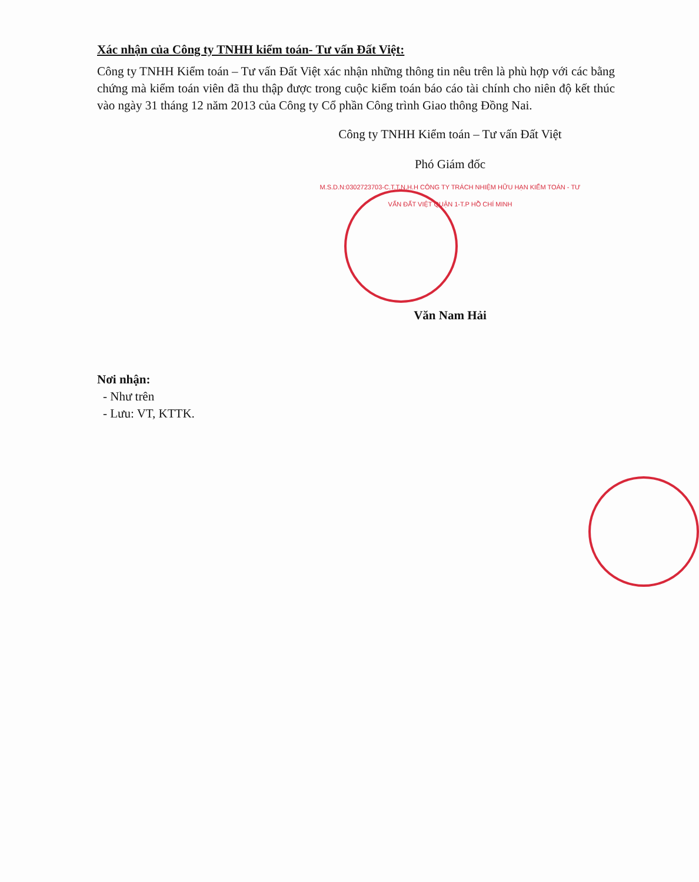Xác nhận của Công ty TNHH kiểm toán- Tư vấn Đất Việt:
Công ty TNHH Kiểm toán – Tư vấn Đất Việt xác nhận những thông tin nêu trên là phù hợp với các bằng chứng mà kiểm toán viên đã thu thập được trong cuộc kiểm toán báo cáo tài chính cho niên độ kết thúc vào ngày 31 tháng 12 năm 2013 của Công ty Cổ phần Công trình Giao thông Đồng Nai.
Công ty TNHH Kiểm toán – Tư vấn Đất Việt
Phó Giám đốc
M.S.D.N:0302723703-C.T.T.N.H.H CÔNG TY TRÁCH NHIỆM HỮU HẠN KIỂM TOÁN - TƯ VẤN ĐẤT VIỆT QUẬN 1-T.P HỒ CHÍ MINH
Văn Nam Hải
Nơi nhận:
- Như trên
- Lưu: VT, KTTK.